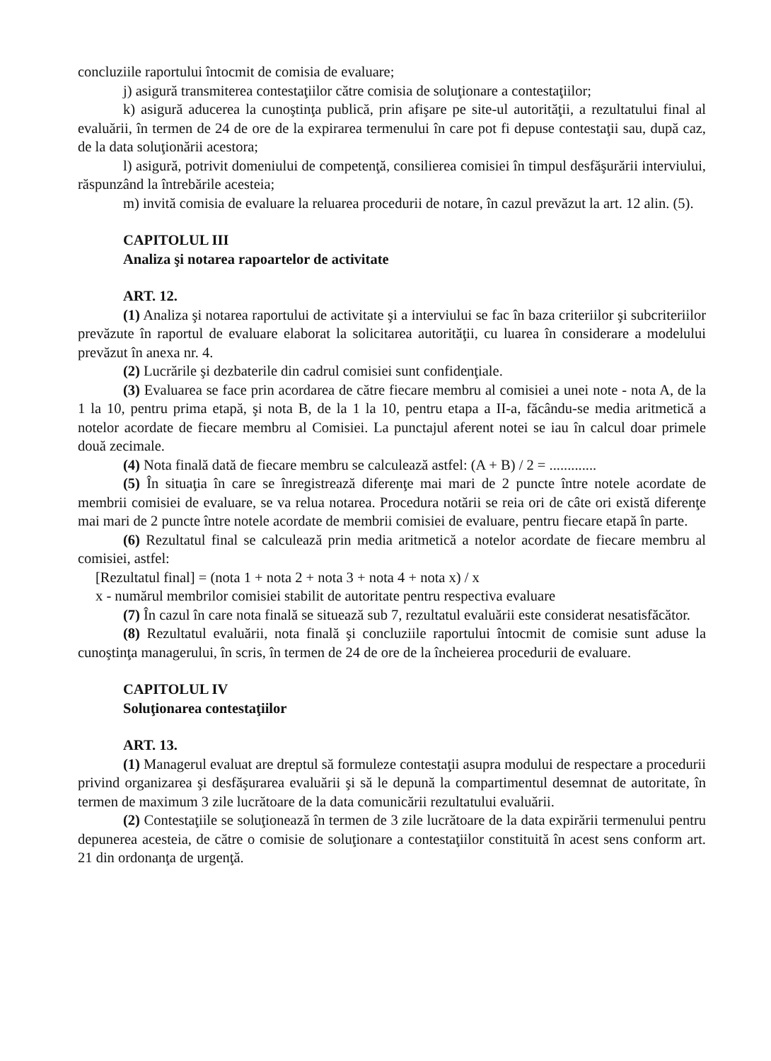concluziile raportului întocmit de comisia de evaluare;
j) asigură transmiterea contestaţiilor către comisia de soluţionare a contestaţiilor;
k) asigură aducerea la cunoştinţa publică, prin afişare pe site-ul autorităţii, a rezultatului final al evaluării, în termen de 24 de ore de la expirarea termenului în care pot fi depuse contestaţii sau, după caz, de la data soluţionării acestora;
l) asigură, potrivit domeniului de competenţă, consilierea comisiei în timpul desfăşurării interviului, răspunzând la întrebările acesteia;
m) invită comisia de evaluare la reluarea procedurii de notare, în cazul prevăzut la art. 12 alin. (5).
CAPITOLUL III
Analiza şi notarea rapoartelor de activitate
ART. 12.
(1) Analiza şi notarea raportului de activitate şi a interviului se fac în baza criteriilor şi subcriteriilor prevăzute în raportul de evaluare elaborat la solicitarea autorităţii, cu luarea în considerare a modelului prevăzut în anexa nr. 4.
(2) Lucrările şi dezbaterile din cadrul comisiei sunt confidenţiale.
(3) Evaluarea se face prin acordarea de către fiecare membru al comisiei a unei note - nota A, de la 1 la 10, pentru prima etapă, şi nota B, de la 1 la 10, pentru etapa a II-a, făcându-se media aritmetică a notelor acordate de fiecare membru al Comisiei. La punctajul aferent notei se iau în calcul doar primele două zecimale.
(4) Nota finală dată de fiecare membru se calculează astfel: (A + B) / 2 = .............
(5) În situaţia în care se înregistrează diferenţe mai mari de 2 puncte între notele acordate de membrii comisiei de evaluare, se va relua notarea. Procedura notării se reia ori de câte ori există diferenţe mai mari de 2 puncte între notele acordate de membrii comisiei de evaluare, pentru fiecare etapă în parte.
(6) Rezultatul final se calculează prin media aritmetică a notelor acordate de fiecare membru al comisiei, astfel:
[Rezultatul final] = (nota 1 + nota 2 + nota 3 + nota 4 + nota x) / x
x - numărul membrilor comisiei stabilit de autoritate pentru respectiva evaluare
(7) În cazul în care nota finală se situează sub 7, rezultatul evaluării este considerat nesatisfăcător.
(8) Rezultatul evaluării, nota finală şi concluziile raportului întocmit de comisie sunt aduse la cunoştinţa managerului, în scris, în termen de 24 de ore de la încheierea procedurii de evaluare.
CAPITOLUL IV
Soluţionarea contestaţiilor
ART. 13.
(1) Managerul evaluat are dreptul să formuleze contestaţii asupra modului de respectare a procedurii privind organizarea şi desfăşurarea evaluării şi să le depună la compartimentul desemnat de autoritate, în termen de maximum 3 zile lucrătoare de la data comunicării rezultatului evaluării.
(2) Contestaţiile se soluţionează în termen de 3 zile lucrătoare de la data expirării termenului pentru depunerea acesteia, de către o comisie de soluţionare a contestaţiilor constituită în acest sens conform art. 21 din ordonanţa de urgenţă.